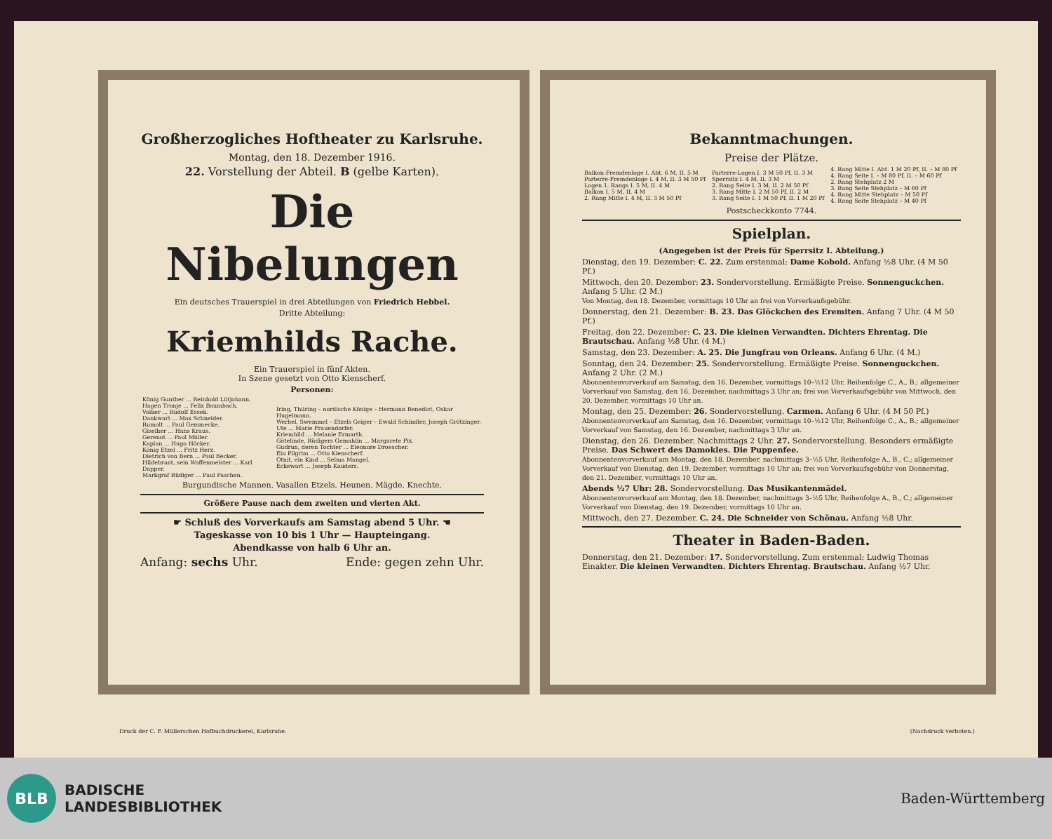Großherzogliches Hoftheater zu Karlsruhe.
Montag, den 18. Dezember 1916.
22. Vorstellung der Abteil. B (gelbe Karten).
Die Nibelungen
Ein deutsches Trauerspiel in drei Abteilungen von Friedrich Hebbel.
Dritte Abteilung:
Kriemhilds Rache.
Ein Trauerspiel in fünf Akten.
In Szene gesetzt von Otto Kienscherf.
Personen:
| König Gunther ... Reinhold Lütjohann. Hagen Tronje ... Felix Baumbach. Volker ... Rudolf Essek. Dankwart ... Max Schneider. Rumolt ... Paul Gemmecke. Giselher ... Hans Kraus. Gerenot ... Paul Müller. Kaplan ... Hugo Höcker. König Etzel ... Fritz Herz. Dietrich von Bern ... Paul Becker. Hildebrant, sein Waffenmeister ... Karl Dapper. Markgraf Rüdiger ... Paul Paschen. | Iring, Thüring – nordische Könige – Hermann Benedict, Oskar Hugelmann. Werbel, Swemmel – Etzels Geiger – Ewald Schindler, Joseph Grötzinger. Ute ... Marie Frauendorfer. Kriemhild ... Melanie Ermarth. Götelinde, Rüdigers Gemahlin ... Margarete Pix. Gudrun, deren Tochter ... Eleonore Droescher. Ein Pilgrim ... Otto Kienscherf. Otnit, ein Kind ... Selma Mangel. Eckewart ... Joseph Kauders. |
Burgundische Mannen. Vasallen Etzels. Heunen. Mägde. Knechte.
Größere Pause nach dem zweiten und vierten Akt.
☛ Schluß des Vorverkaufs am Samstag abend 5 Uhr. ☚
Tageskasse von 10 bis 1 Uhr — Haupteingang.
Abendkasse von halb 6 Uhr an.
Anfang: sechs Uhr. Ende: gegen zehn Uhr.
Druck der C. F. Müllerschen Hofbuchdruckerei, Karlsruhe.
Bekanntmachungen.
Preise der Plätze.
| Balkon-Fremdenloge I. Abt. 6 M, II. 5 M Parterre-Fremdenloge I. 4 M, II. 3 M 50 Pf Logen 1. Rangs I. 5 M, II. 4 M Balkon I. 5 M, II. 4 M 2. Rang Mitte I. 4 M, II. 3 M 50 Pf | Parterre-Logen I. 3 M 50 Pf, II. 3 M Sperrsitz I. 4 M, II. 3 M 2. Rang Seite I. 3 M, II. 2 M 50 Pf 3. Rang Mitte I. 2 M 50 Pf, II. 2 M 3. Rang Seite I. 1 M 50 Pf, II. 1 M 20 Pf | 4. Rang Mitte I. Abt. 1 M 20 Pf, II. – M 80 Pf 4. Rang Seite I. – M 80 Pf, II. – M 60 Pf 2. Rang Stehplatz 2 M 3. Rang Seite Stehplatz – M 60 Pf 4. Rang Mitte Stehplatz – M 50 Pf 4. Rang Seite Stehplatz – M 40 Pf |
Postscheckkonto 7744.
Spielplan.
(Angegeben ist der Preis für Sperrsitz I. Abteilung.)
Dienstag, den 19. Dezember: C. 22. Zum erstenmal: Dame Kobold. Anfang ½8 Uhr. (4 M 50 Pf.)
Mittwoch, den 20. Dezember: 23. Sondervorstellung. Ermäßigte Preise. Sonnenguckchen. Anfang 5 Uhr. (2 M.)
Von Montag, den 18. Dezember, vormittags 10 Uhr an frei von Vorverkaufsgebühr.
Donnerstag, den 21. Dezember: B. 23. Das Glöckchen des Eremiten. Anfang 7 Uhr. (4 M 50 Pf.)
Freitag, den 22. Dezember: C. 23. Die kleinen Verwandten. Dichters Ehrentag. Die Brautschau. Anfang ½8 Uhr. (4 M.)
Samstag, den 23. Dezember: A. 25. Die Jungfrau von Orleans. Anfang 6 Uhr. (4 M.)
Sonntag, den 24. Dezember: 25. Sondervorstellung. Ermäßigte Preise. Sonnenguckchen. Anfang 2 Uhr. (2 M.)
Abonnentenvorverkauf am Samstag, den 16. Dezember, vormittags 10–½12 Uhr, Reihenfolge C., A., B.; allgemeiner Vorverkauf von Samstag, den 16. Dezember, nachmittags 3 Uhr an; frei von Vorverkaufsgebühr von Mittwoch, den 20. Dezember, vormittags 10 Uhr an.
Montag, den 25. Dezember: 26. Sondervorstellung. Carmen. Anfang 6 Uhr. (4 M 50 Pf.)
Abonnentenvorverkauf am Samstag, den 16. Dezember, vormittags 10–½12 Uhr, Reihenfolge C., A., B.; allgemeiner Vorverkauf von Samstag, den 16. Dezember, nachmittags 3 Uhr an.
Dienstag, den 26. Dezember. Nachmittags 2 Uhr. 27. Sondervorstellung. Besonders ermäßigte Preise. Das Schwert des Damokles. Die Puppenfee.
Abonnentenvorverkauf am Montag, den 18. Dezember, nachmittags 3–½5 Uhr, Reihenfolge A., B., C.; allgemeiner Vorverkauf von Dienstag, den 19. Dezember, vormittags 10 Uhr an; frei von Vorverkaufsgebühr von Donnerstag, den 21. Dezember, vormittags 10 Uhr an.
Abends ½7 Uhr: 28. Sondervorstellung. Das Musikantenmädel.
Abonnentenvorverkauf am Montag, den 18. Dezember, nachmittags 3–½5 Uhr, Reihenfolge A., B., C.; allgemeiner Vorverkauf von Dienstag, den 19. Dezember, vormittags 10 Uhr an.
Mittwoch, den 27. Dezember. C. 24. Die Schneider von Schönau. Anfang ½8 Uhr.
Theater in Baden-Baden.
Donnerstag, den 21. Dezember: 17. Sondervorstellung. Zum erstenmal: Ludwig Thomas Einakter. Die kleinen Verwandten. Dichters Ehrentag. Brautschau. Anfang ½7 Uhr.
(Nachdruck verboten.)
BLB
BADISCHE
LANDESBIBLIOTHEK
Baden-Württemberg